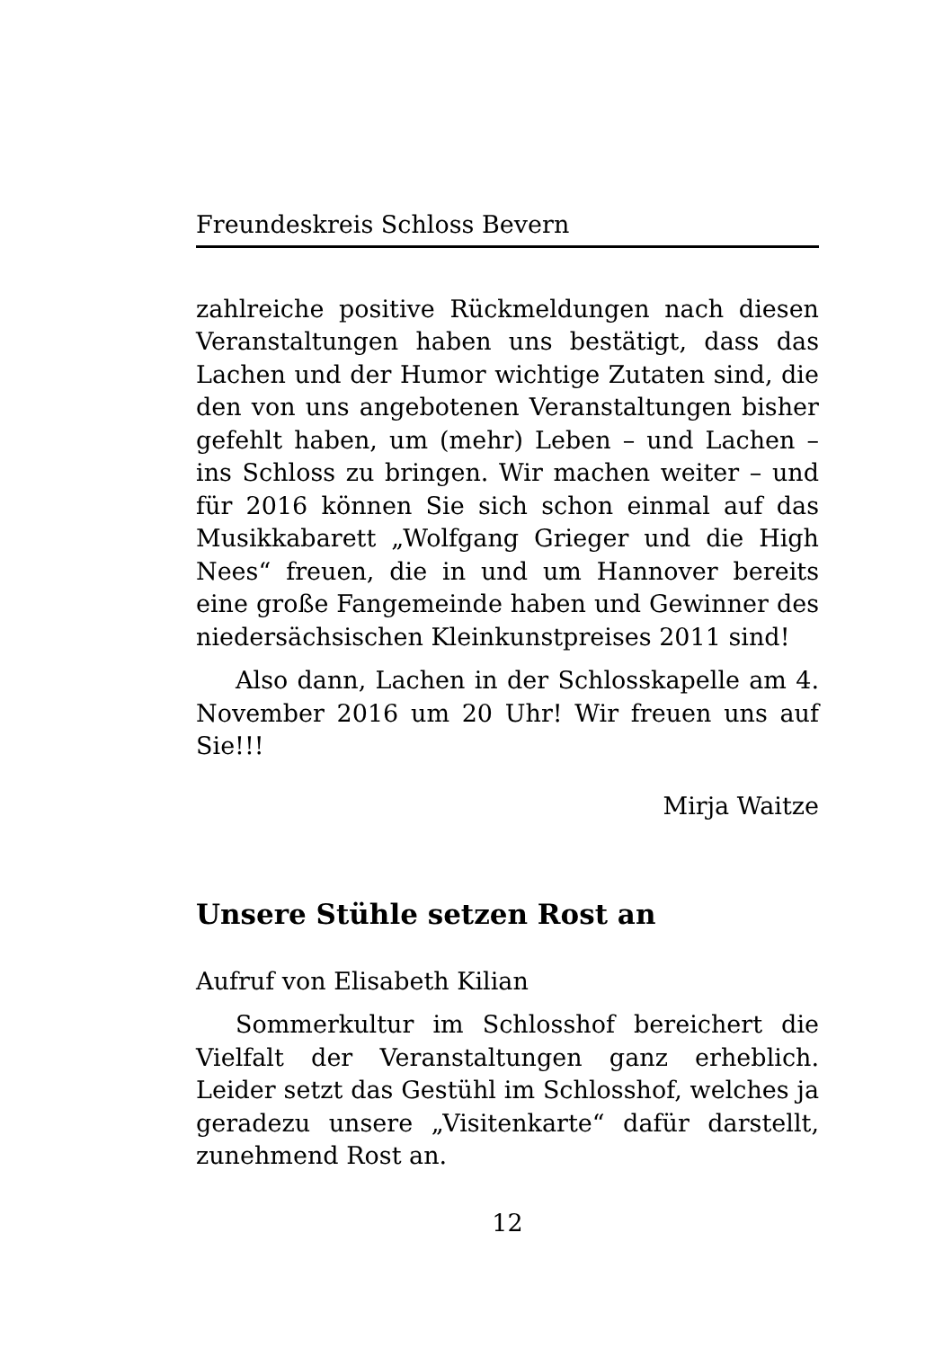Freundeskreis Schloss Bevern
zahlreiche positive Rückmeldungen nach diesen Veranstaltungen haben uns bestätigt, dass das Lachen und der Humor wichtige Zutaten sind, die den von uns angebotenen Veranstaltungen bisher gefehlt haben, um (mehr) Leben – und Lachen – ins Schloss zu bringen. Wir machen weiter – und für 2016 können Sie sich schon einmal auf das Musikkabarett „Wolfgang Grieger und die High Nees“ freuen, die in und um Hannover bereits eine große Fangemeinde haben und Gewinner des niedersächsischen Kleinkunstpreises 2011 sind!
Also dann, Lachen in der Schlosskapelle am 4. November 2016 um 20 Uhr! Wir freuen uns auf Sie!!!
Mirja Waitze
Unsere Stühle setzen Rost an
Aufruf von Elisabeth Kilian
Sommerkultur im Schlosshof bereichert die Vielfalt der Veranstaltungen ganz erheblich. Leider setzt das Gestühl im Schlosshof, welches ja geradezu unsere „Visitenkarte“ dafür darstellt, zunehmend Rost an.
12